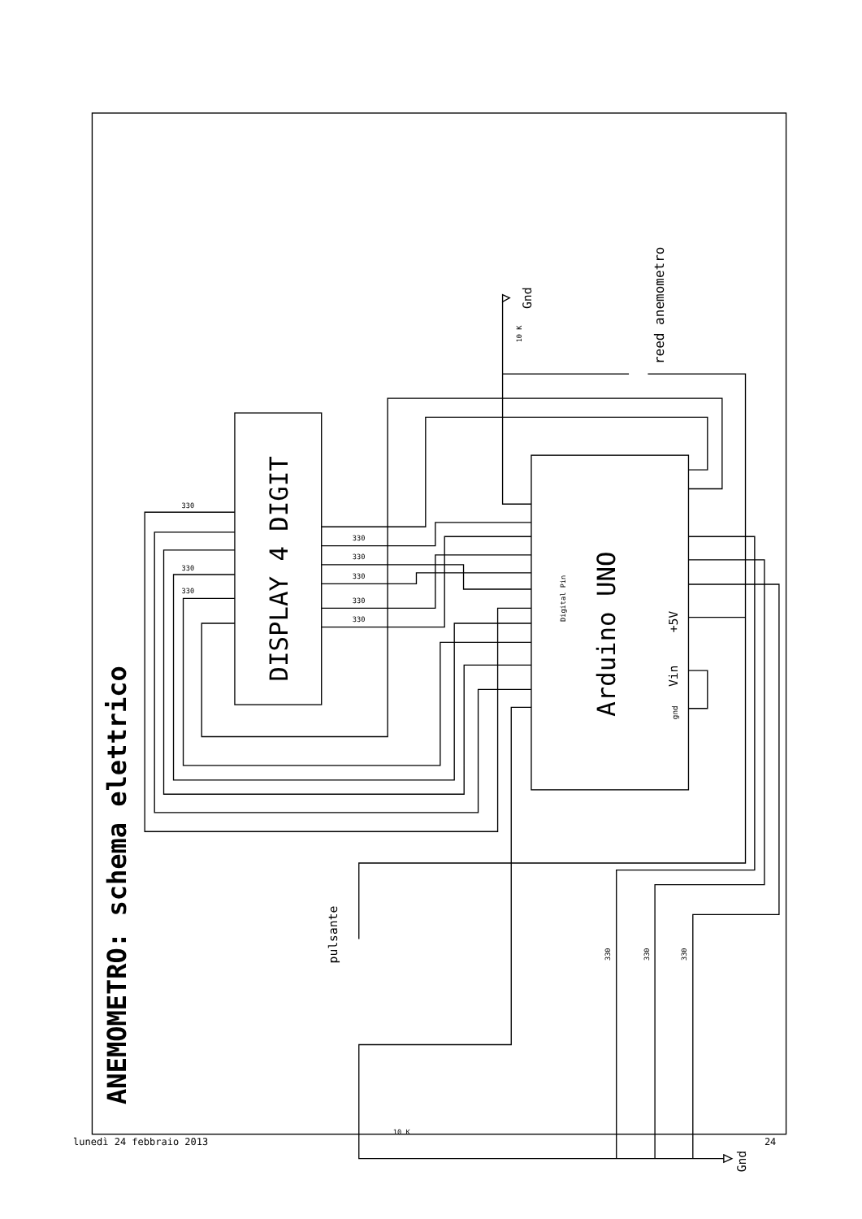ANEMOMETRO: schema elettrico
DISPLAY 4 DIGIT
Arduino UNO
Digital Pin
+5V
Vin
gnd
reed anemometro
Gnd
10 K
Gnd
pulsante
10 K
330
330
330
330
330
330
330
330
330
330
330
lunedì 24 febbraio 2013
24